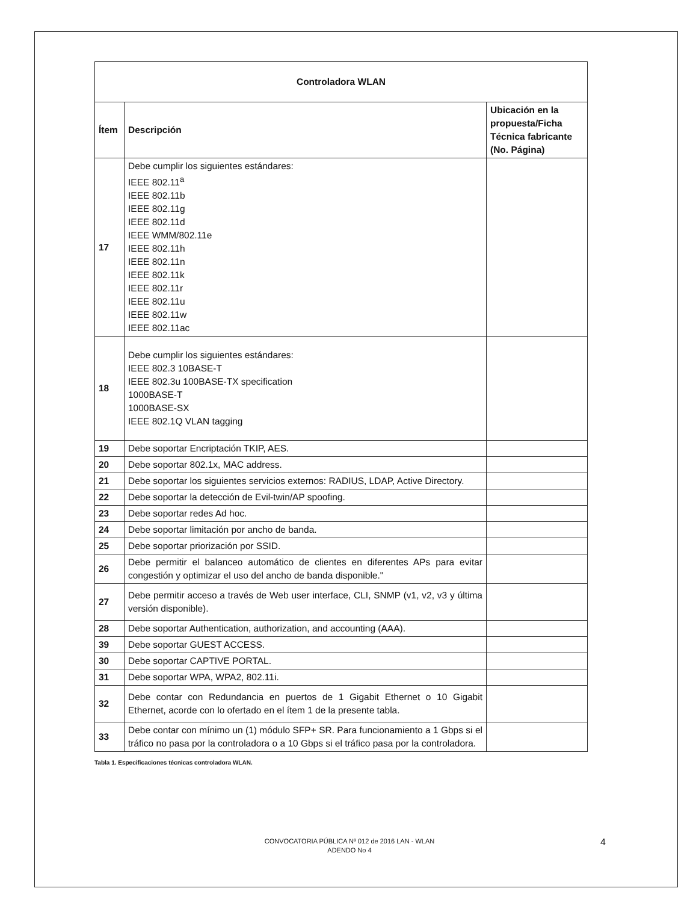| Controladora WLAN | | |
| --- | --- | --- |
| Ítem | Descripción | Ubicación en la propuesta/Ficha Técnica fabricante (No. Página) |
| 17 | Debe cumplir los siguientes estándares: IEEE 802.11<sup>a</sup> IEEE 802.11b IEEE 802.11g IEEE 802.11d IEEE WMM/802.11e IEEE 802.11h IEEE 802.11n IEEE 802.11k IEEE 802.11r IEEE 802.11u IEEE 802.11w IEEE 802.11ac | |
| 18 | Debe cumplir los siguientes estándares: IEEE 802.3 10BASE-T IEEE 802.3u 100BASE-TX specification 1000BASE-T 1000BASE-SX IEEE 802.1Q VLAN tagging | |
| 19 | Debe soportar Encriptación TKIP, AES. | |
| 20 | Debe soportar 802.1x, MAC address. | |
| 21 | Debe soportar los siguientes servicios externos: RADIUS, LDAP, Active Directory. | |
| 22 | Debe soportar la detección de Evil-twin/AP spoofing. | |
| 23 | Debe soportar redes Ad hoc. | |
| 24 | Debe soportar limitación por ancho de banda. | |
| 25 | Debe soportar priorización por SSID. | |
| 26 | Debe permitir el balanceo automático de clientes en diferentes APs para evitar congestión y optimizar el uso del ancho de banda disponible." | |
| 27 | Debe permitir acceso a través de Web user interface, CLI, SNMP (v1, v2, v3 y última versión disponible). | |
| 28 | Debe soportar Authentication, authorization, and accounting (AAA). | |
| 39 | Debe soportar GUEST ACCESS. | |
| 30 | Debe soportar CAPTIVE PORTAL. | |
| 31 | Debe soportar WPA, WPA2, 802.11i. | |
| 32 | Debe contar con Redundancia en puertos de 1 Gigabit Ethernet o 10 Gigabit Ethernet, acorde con lo ofertado en el ítem 1 de la presente tabla. | |
| 33 | Debe contar con mínimo un (1) módulo SFP+ SR. Para funcionamiento a 1 Gbps si el tráfico no pasa por la controladora o a 10 Gbps si el tráfico pasa por la controladora. | |
Tabla 1. Especificaciones técnicas controladora WLAN.
CONVOCATORIA PÚBLICA Nº 012 de 2016 LAN - WLAN
ADENDO No 4
4